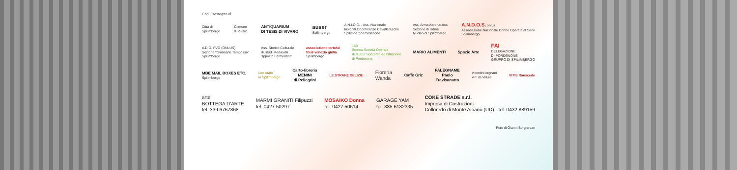Con il sostegno di
Città di
Spilimbergo
Comune
di Vivaro
ANTIQUARIUM
DI TESIS DI VIVARO
auser
Spilimbergo
A.N.I.O.C. - Ass. Nazionale
Insigniti Onorificenze Cavalleresche
Spilimbergo/Pordenone
Ass. Arma Aeronautica
Sezione di Udine
Nucleo di Spilimbergo
A.N.D.O.S. onlus
Associazione Nazionale Donne Operate al Seno
Spilimbergo
A.D.O. FVG (ONLUS)
Sezione "Giancarlo Tambosso"
Spilimbergo
Ass. Storico Culturale
di Studi Medievali
"Ippolito Formentini"
associazione tartufai
friuli venezia giulia
Spilimbergo
150
Storica Società Operaia
di Mutuo Soccorso ed Istruzione
di Pordenone
MARIO ALIMENTI Spazio Arte
FAI
DELEGAZIONE
DI PORDENONE
GRUPPO DI SPILIMBERGO
MBE MAIL BOXES ETC.
Spilimbergo
Leo orafo
in Spilimbergo
Carto-libreria
MENINI
di Pellegrini
LE STRANE DELIZIE
Fioreria
Wanda
Caffè Griz
FALEGNAME
Paolo
Travisanutto
vicentini orgnani
vini di natura
VITIS Rauscedo
arte'
BOTTEGA D'ARTE
tel. 339 6767868
MARMI GRANITI Filipuzzi
tel. 0427 50297
MOSAIKO Donna
tel. 0427 50514
GARAGE YAM
tel. 335 6132335
COKE STRADE s.r.l.
Impresa di Costruzioni
Colloredo di Monte Albano (UD) - tel. 0432 889159
Foto di Gianni Borghesan